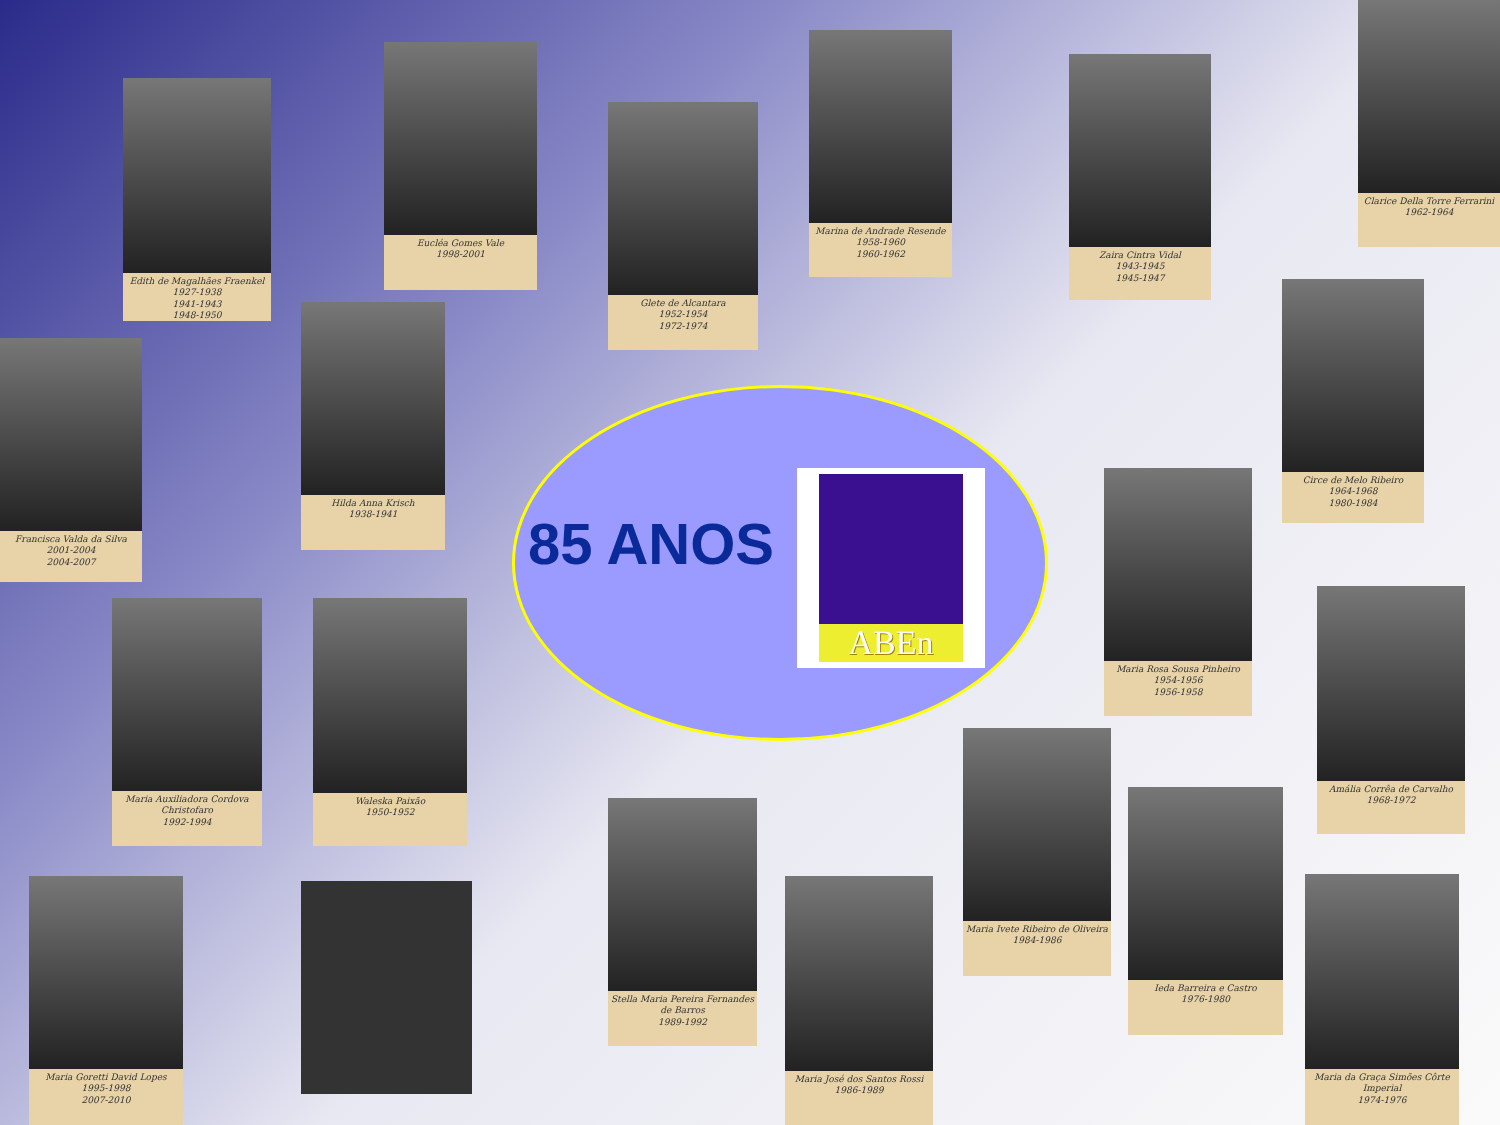85 ANOS
ABEn
Edith de Magalhães Fraenkel
1927-1938
1941-1943
1948-1950
Eucléa Gomes Vale
1998-2001
Glete de Alcantara
1952-1954
1972-1974
Marina de Andrade Resende
1958-1960
1960-1962
Zaira Cintra Vidal
1943-1945
1945-1947
Clarice Della Torre Ferrarini
1962-1964
Francisca Valda da Silva
2001-2004
2004-2007
Hilda Anna Krisch
1938-1941
Circe de Melo Ribeiro
1964-1968
1980-1984
Maria Rosa Sousa Pinheiro
1954-1956
1956-1958
Maria Auxiliadora Cordova Christofaro
1992-1994
Waleska Paixão
1950-1952
Amália Corrêa de Carvalho
1968-1972
Maria Ivete Ribeiro de Oliveira
1984-1986
Ieda Barreira e Castro
1976-1980
Stella Maria Pereira Fernandes de Barros
1989-1992
Maria Goretti David Lopes
1995-1998
2007-2010
Maria José dos Santos Rossi
1986-1989
Maria da Graça Simões Côrte Imperial
1974-1976